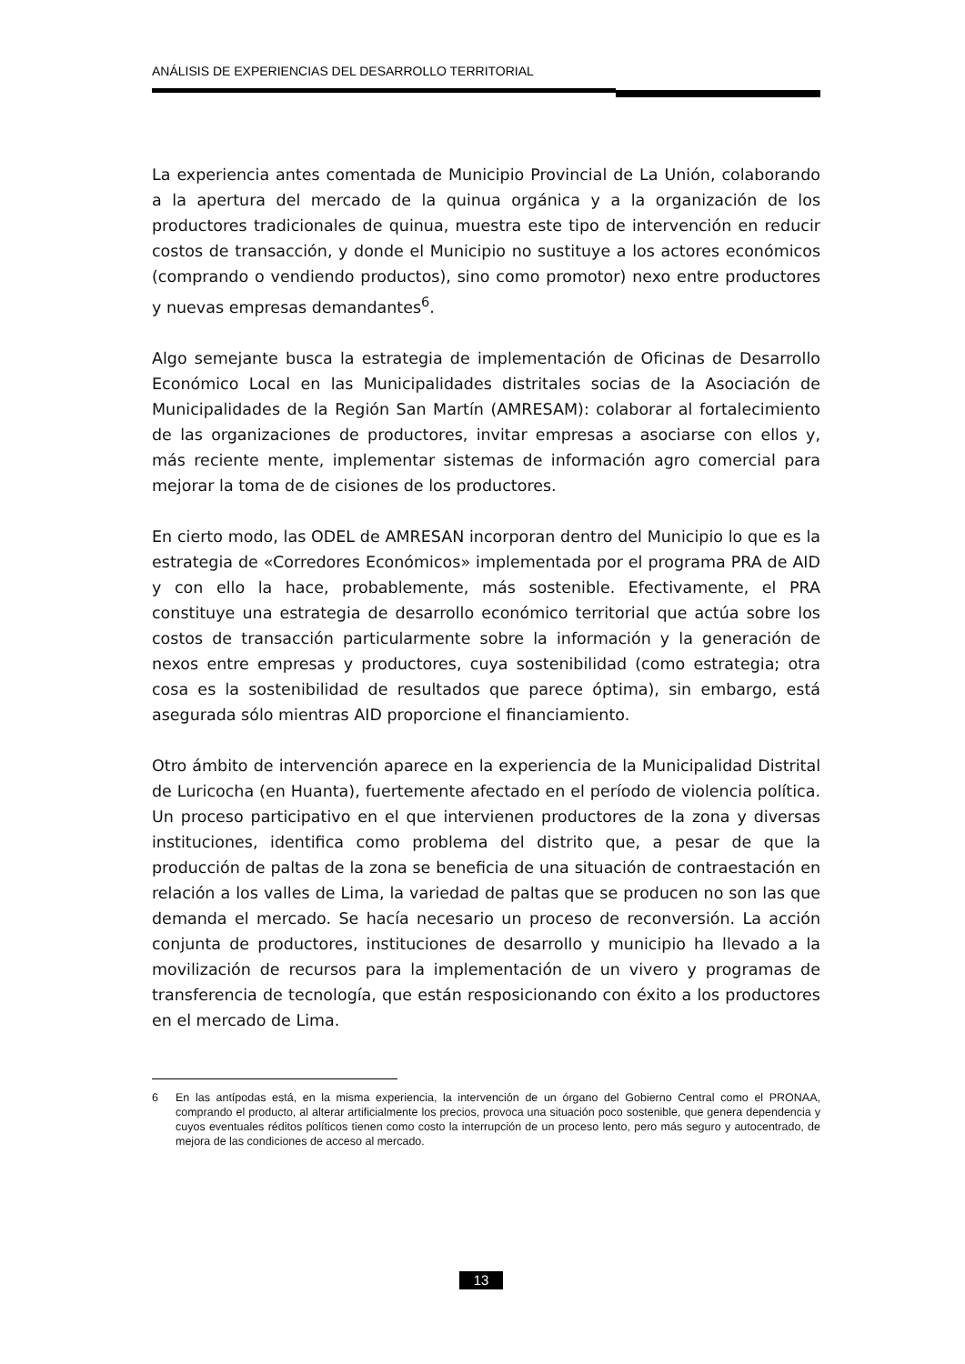ANÁLISIS DE EXPERIENCIAS DEL DESARROLLO TERRITORIAL
La experiencia antes comentada de Municipio Provincial de La Unión, colaborando a la apertura del mercado de la quinua orgánica y a la organización de los productores tradicionales de quinua, muestra este tipo de intervención en reducir costos de transacción, y donde el Municipio no sustituye a los actores económicos (comprando o vendiendo productos), sino como promotor) nexo entre productores y nuevas empresas demandantes<sup>6</sup>.
Algo semejante busca la estrategia de implementación de Oficinas de Desarrollo Económico Local en las Municipalidades distritales socias de la Asociación de Municipalidades de la Región San Martín (AMRESAM): colaborar al fortalecimiento de las organizaciones de productores, invitar empresas a asociarse con ellos y, más reciente mente, implementar sistemas de información agro comercial para mejorar la toma de de cisiones de los productores.
En cierto modo, las ODEL de AMRESAN incorporan dentro del Municipio lo que es la estrategia de «Corredores Económicos» implementada por el programa PRA de AID y con ello la hace, probablemente, más sostenible. Efectivamente, el PRA constituye una estrategia de desarrollo económico territorial que actúa sobre los costos de transacción particularmente sobre la información y la generación de nexos entre empresas y productores, cuya sostenibilidad (como estrategia; otra cosa es la sostenibilidad de resultados que parece óptima), sin embargo, está asegurada sólo mientras AID proporcione el financiamiento.
Otro ámbito de intervención aparece en la experiencia de la Municipalidad Distrital de Luricocha (en Huanta), fuertemente afectado en el período de violencia política. Un proceso participativo en el que intervienen productores de la zona y diversas instituciones, identifica como problema del distrito que, a pesar de que la producción de paltas de la zona se beneficia de una situación de contraestación en relación a los valles de Lima, la variedad de paltas que se producen no son las que demanda el mercado. Se hacía necesario un proceso de reconversión. La acción conjunta de productores, instituciones de desarrollo y municipio ha llevado a la movilización de recursos para la implementación de un vivero y programas de transferencia de tecnología, que están resposicionando con éxito a los productores en el mercado de Lima.
6 En las antípodas está, en la misma experiencia, la intervención de un órgano del Gobierno Central como el PRONAA, comprando el producto, al alterar artificialmente los precios, provoca una situación poco sostenible, que genera dependencia y cuyos eventuales réditos políticos tienen como costo la interrupción de un proceso lento, pero más seguro y autocentrado, de mejora de las condiciones de acceso al mercado.
13